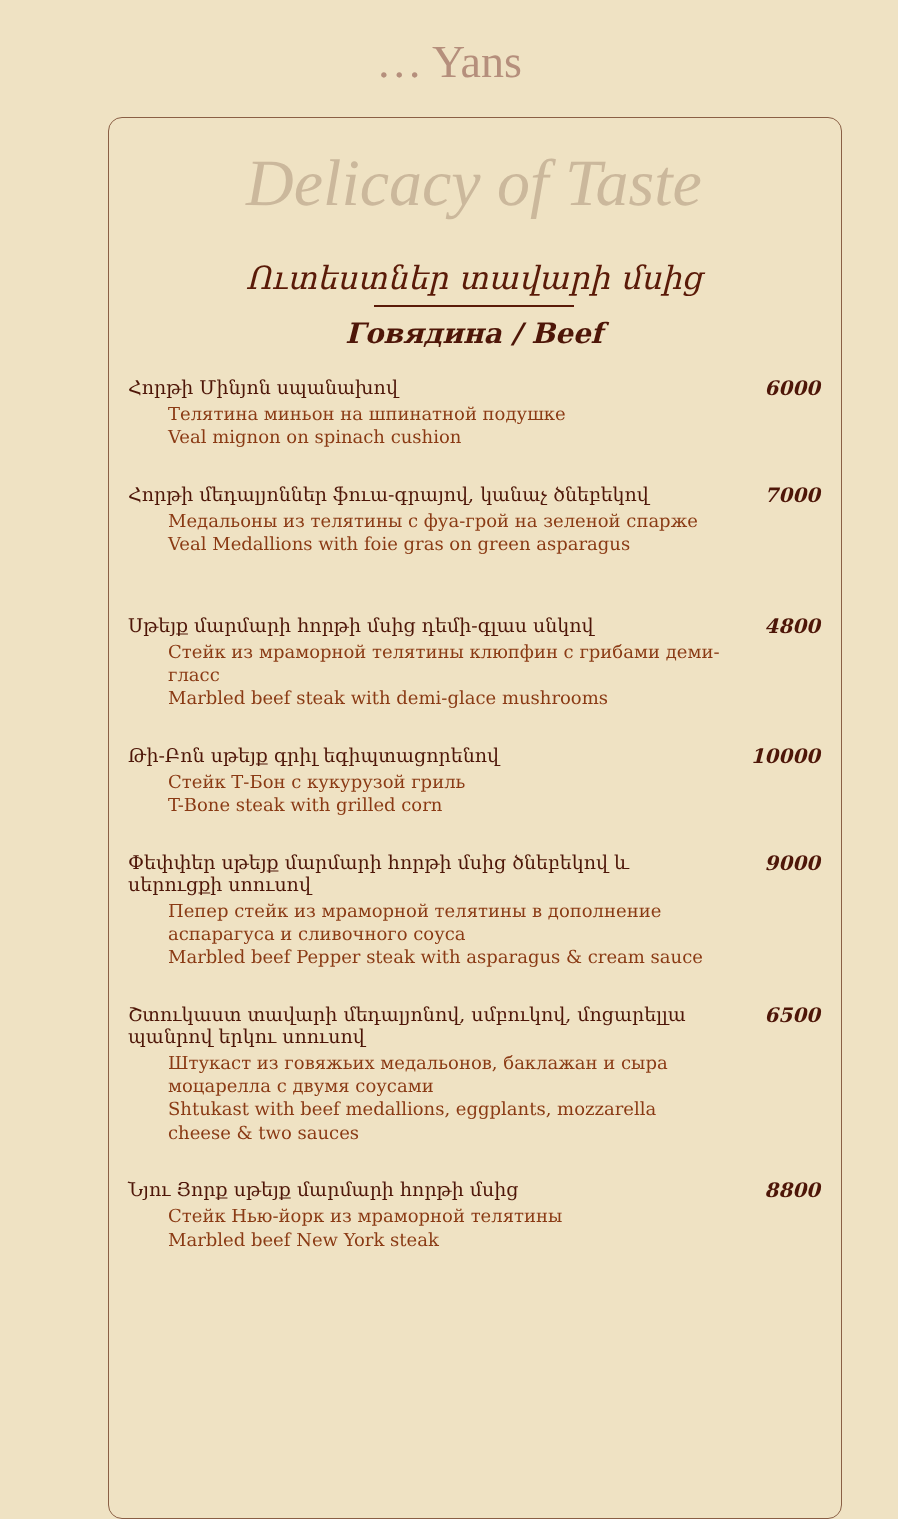… Yans
Delicacy of Taste
Ուտեստներ տավարի մսից
Говядина / Beef
Հորթի Մինյոն սպանախով
Телятина миньон на шпинатной подушке
Veal mignon on spinach cushion
6000
Հորթի մեդալյոններ ֆուա-գրայով, կանաչ ծնեբեկով
Медальоны из телятины с фуа-грой на зеленой спарже
Veal Medallions with foie gras on green asparagus
7000
Սթեյք մարմարի հորթի մսից դեմի-գլաս սնկով
Стейк из мраморной телятины клюпфин с грибами деми-гласс
Marbled beef steak with demi-glace mushrooms
4800
Թի-Բոն սթեյք գրիլ եգիպտացորենով
Стейк Т-Бон с кукурузой гриль
T-Bone steak with grilled corn
10000
Փեփփեր սթեյք մարմարի հորթի մսից ծնեբեկով և սերուցքի սոուսով
Пепер стейк из мраморной телятины в дополнение аспарагуса и сливочного соуса
Marbled beef Pepper steak with asparagus & cream sauce
9000
Շտուկաստ տավարի մեդալյոնով, սմբուկով, մոցարելլա պանրով երկու սոուսով
Штукаст из говяжьих медальонов, баклажан и сыра моцарелла с двумя соусами
Shtukast with beef medallions, eggplants, mozzarella cheese & two sauces
6500
Նյու Յորք սթեյք մարմարի հորթի մսից
Стейк Нью-йорк из мраморной телятины
Marbled beef New York steak
8800